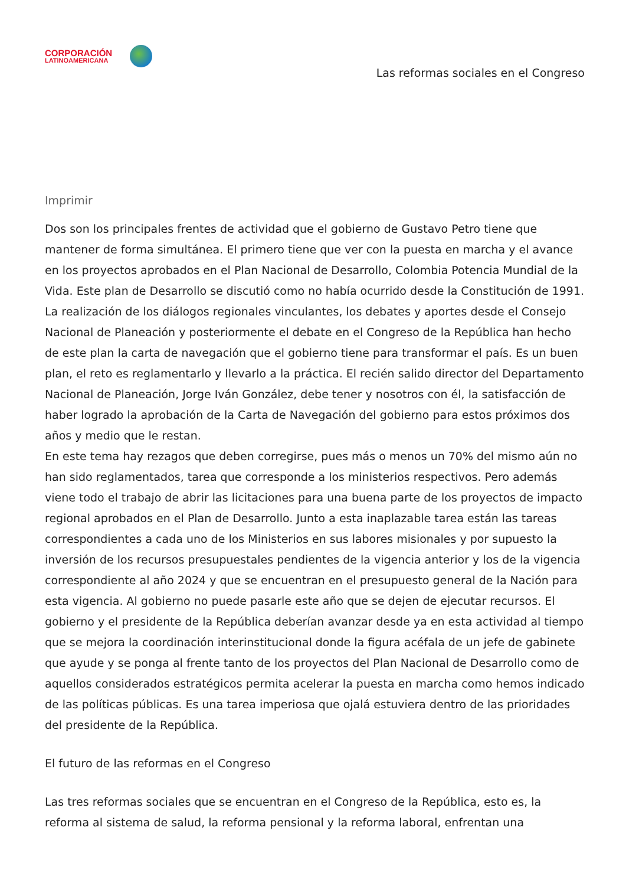CORPORACIÓN
LATINOAMERICANA
Las reformas sociales en el Congreso
Imprimir
Dos son los principales frentes de actividad que el gobierno de Gustavo Petro tiene que mantener de forma simultánea. El primero tiene que ver con la puesta en marcha y el avance en los proyectos aprobados en el Plan Nacional de Desarrollo, Colombia Potencia Mundial de la Vida. Este plan de Desarrollo se discutió como no había ocurrido desde la Constitución de 1991. La realización de los diálogos regionales vinculantes, los debates y aportes desde el Consejo Nacional de Planeación y posteriormente el debate en el Congreso de la República han hecho de este plan la carta de navegación que el gobierno tiene para transformar el país. Es un buen plan, el reto es reglamentarlo y llevarlo a la práctica. El recién salido director del Departamento Nacional de Planeación, Jorge Iván González, debe tener y nosotros con él, la satisfacción de haber logrado la aprobación de la Carta de Navegación del gobierno para estos próximos dos años y medio que le restan.
En este tema hay rezagos que deben corregirse, pues más o menos un 70% del mismo aún no han sido reglamentados, tarea que corresponde a los ministerios respectivos. Pero además viene todo el trabajo de abrir las licitaciones para una buena parte de los proyectos de impacto regional aprobados en el Plan de Desarrollo. Junto a esta inaplazable tarea están las tareas correspondientes a cada uno de los Ministerios en sus labores misionales y por supuesto la inversión de los recursos presupuestales pendientes de la vigencia anterior y los de la vigencia correspondiente al año 2024 y que se encuentran en el presupuesto general de la Nación para esta vigencia. Al gobierno no puede pasarle este año que se dejen de ejecutar recursos. El gobierno y el presidente de la República deberían avanzar desde ya en esta actividad al tiempo que se mejora la coordinación interinstitucional donde la figura acéfala de un jefe de gabinete que ayude y se ponga al frente tanto de los proyectos del Plan Nacional de Desarrollo como de aquellos considerados estratégicos permita acelerar la puesta en marcha como hemos indicado de las políticas públicas. Es una tarea imperiosa que ojalá estuviera dentro de las prioridades del presidente de la República.
El futuro de las reformas en el Congreso
Las tres reformas sociales que se encuentran en el Congreso de la República, esto es, la reforma al sistema de salud, la reforma pensional y la reforma laboral, enfrentan una